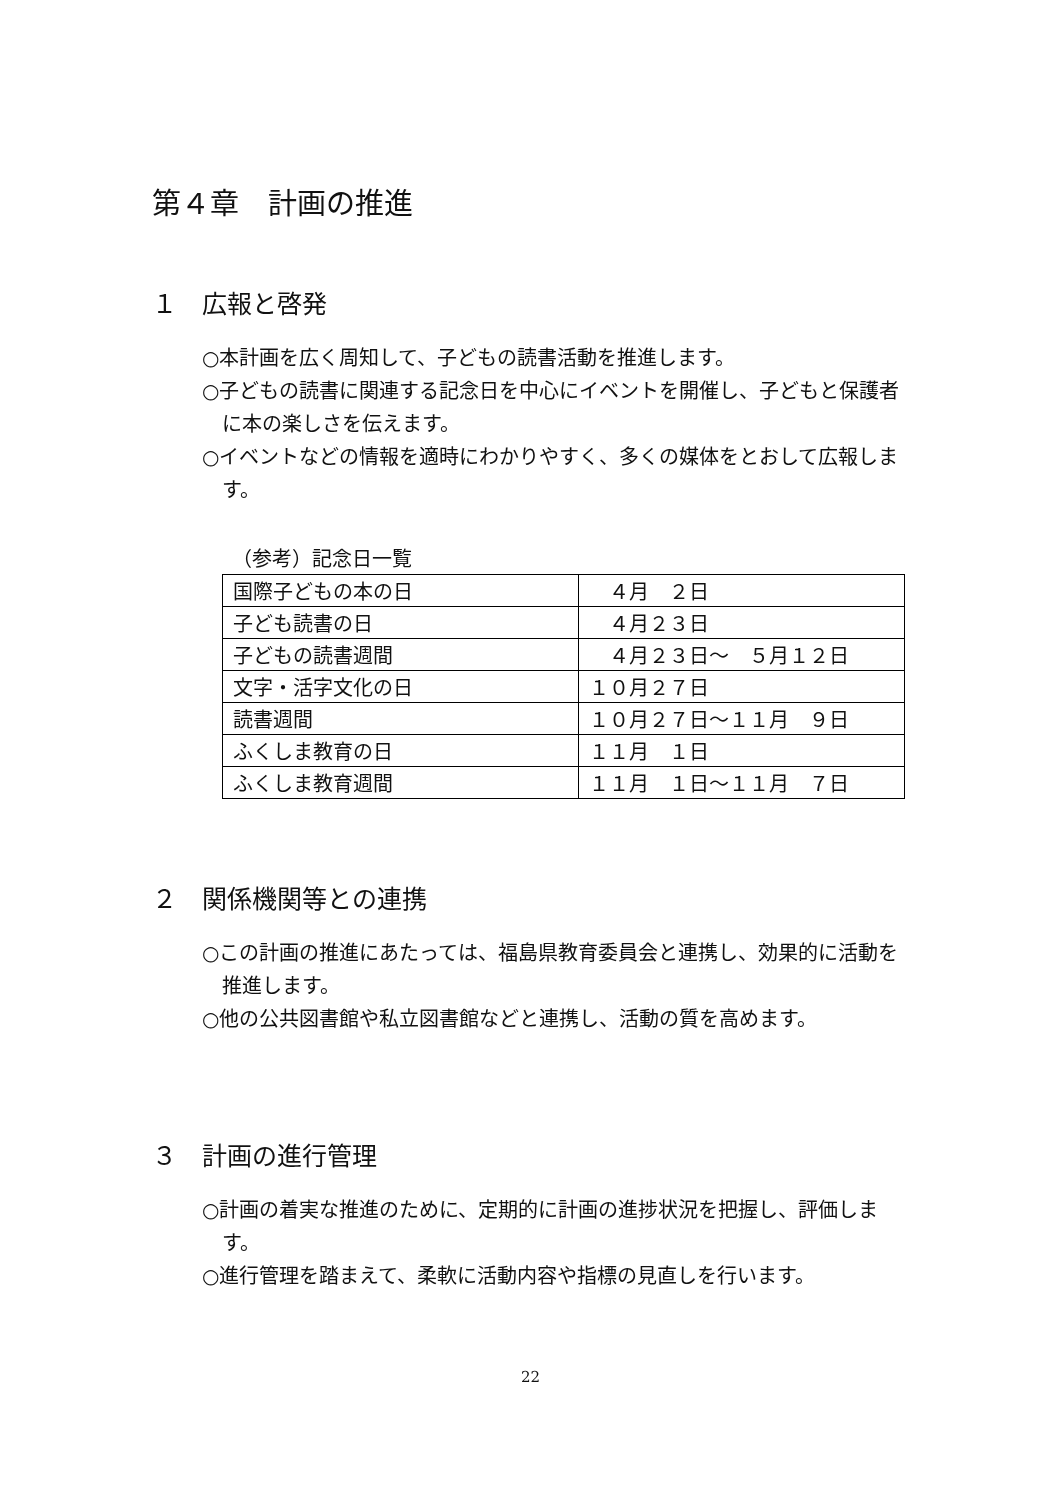第４章　計画の推進
１　広報と啓発
○本計画を広く周知して、子どもの読書活動を推進します。
○子どもの読書に関連する記念日を中心にイベントを開催し、子どもと保護者に本の楽しさを伝えます。
○イベントなどの情報を適時にわかりやすく、多くの媒体をとおして広報します。
（参考）記念日一覧
| 国際子どもの本の日 | ４月 ２日 |
| 子ども読書の日 | ４月２３日 |
| 子どもの読書週間 | ４月２３日～ ５月１２日 |
| 文字・活字文化の日 | １０月２７日 |
| 読書週間 | １０月２７日～１１月 ９日 |
| ふくしま教育の日 | １１月 １日 |
| ふくしま教育週間 | １１月 １日～１１月 ７日 |
２　関係機関等との連携
○この計画の推進にあたっては、福島県教育委員会と連携し、効果的に活動を推進します。
○他の公共図書館や私立図書館などと連携し、活動の質を高めます。
３　計画の進行管理
○計画の着実な推進のために、定期的に計画の進捗状況を把握し、評価します。
○進行管理を踏まえて、柔軟に活動内容や指標の見直しを行います。
22